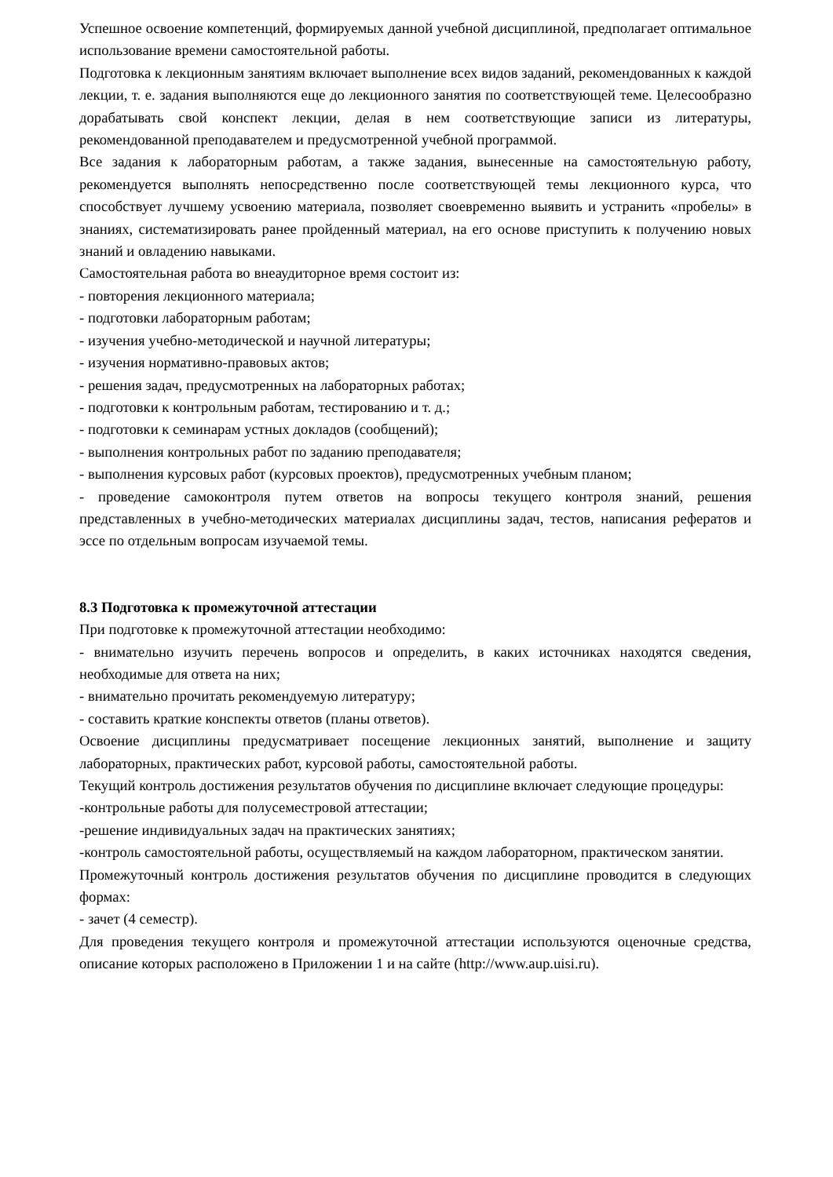Успешное освоение компетенций, формируемых данной учебной дисциплиной, предполагает оптимальное использование времени самостоятельной работы.
Подготовка к лекционным занятиям включает выполнение всех видов заданий, рекомендованных к каждой лекции, т. е. задания выполняются еще до лекционного занятия по соответствующей теме. Целесообразно дорабатывать свой конспект лекции, делая в нем соответствующие записи из литературы, рекомендованной преподавателем и предусмотренной учебной программой.
Все задания к лабораторным работам, а также задания, вынесенные на самостоятельную работу, рекомендуется выполнять непосредственно после соответствующей темы лекционного курса, что способствует лучшему усвоению материала, позволяет своевременно выявить и устранить «пробелы» в знаниях, систематизировать ранее пройденный материал, на его основе приступить к получению новых знаний и овладению навыками.
Самостоятельная работа во внеаудиторное время состоит из:
- повторения лекционного материала;
- подготовки лабораторным работам;
- изучения учебно-методической и научной литературы;
- изучения нормативно-правовых актов;
- решения задач, предусмотренных на лабораторных работах;
- подготовки к контрольным работам, тестированию и т. д.;
- подготовки к семинарам устных докладов (сообщений);
- выполнения контрольных работ по заданию преподавателя;
- выполнения курсовых работ (курсовых проектов), предусмотренных учебным планом;
- проведение самоконтроля путем ответов на вопросы текущего контроля знаний, решения представленных в учебно-методических материалах дисциплины задач, тестов, написания рефератов и эссе по отдельным вопросам изучаемой темы.
8.3 Подготовка к промежуточной аттестации
При подготовке к промежуточной аттестации необходимо:
- внимательно изучить перечень вопросов и определить, в каких источниках находятся сведения, необходимые для ответа на них;
- внимательно прочитать рекомендуемую литературу;
- составить краткие конспекты ответов (планы ответов).
Освоение дисциплины предусматривает посещение лекционных занятий, выполнение и защиту лабораторных, практических работ, курсовой работы, самостоятельной работы.
Текущий контроль достижения результатов обучения по дисциплине включает следующие процедуры:
-контрольные работы для полусеместровой аттестации;
-решение индивидуальных задач на практических занятиях;
-контроль самостоятельной работы, осуществляемый на каждом лабораторном, практическом занятии.
Промежуточный контроль достижения результатов обучения по дисциплине проводится в следующих формах:
- зачет (4 семестр).
Для проведения текущего контроля и промежуточной аттестации используются оценочные средства, описание которых расположено в Приложении 1 и на сайте (http://www.aup.uisi.ru).